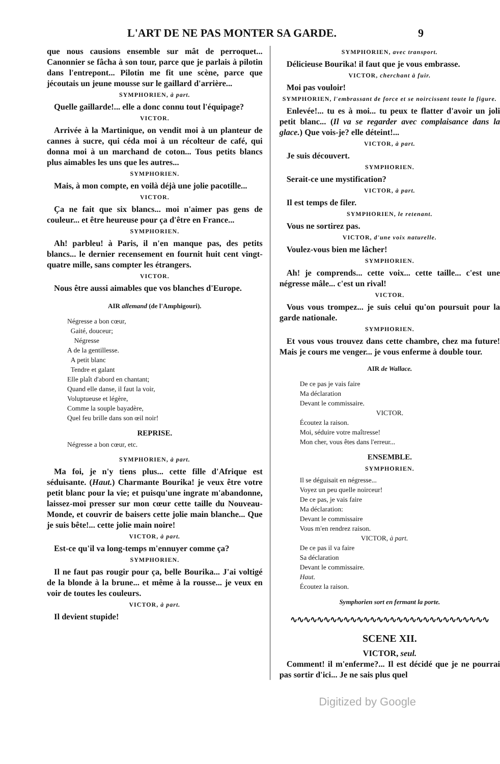L'ART DE NE PAS MONTER SA GARDE. 9
que nous causions ensemble sur mât de perroquet... Canonnier se fâcha à son tour, parce que je parlais à pilotin dans l'entrepont... Pilotin me fit une scène, parce que jécoutais un jeune mousse sur le gaillard d'arrière...
SYMPHORIEN, à part.
Quelle gaillarde!... elle a donc connu tout l'équipage?
VICTOR.
Arrivée à la Martinique, on vendit moi à un planteur de cannes à sucre, qui céda moi à un récolteur de café, qui donna moi à un marchand de coton... Tous petits blancs plus aimables les uns que les autres...
SYMPHORIEN.
Mais, à mon compte, en voilà déjà une jolie pacotille...
VICTOR.
Ça ne fait que six blancs... moi n'aimer pas gens de couleur... et être heureuse pour ça d'être en France...
SYMPHORIEN.
Ah! parbleu! à Paris, il n'en manque pas, des petits blancs... le dernier recensement en fournit huit cent vingt-quatre mille, sans compter les étrangers.
VICTOR.
Nous être aussi aimables que vos blanches d'Europe.
AIR allemand (de l'Amphigouri).
Négresse a bon cœur,
Gaité, douceur;
Négresse
A de la gentillesse.
A petit blanc
Tendre et galant
Elle plaît d'abord en chantant;
Quand elle danse, il faut la voir,
Voluptueuse et légère,
Comme la souple bayadère,
Quel feu brille dans son œil noir!
REPRISE.
Négresse a bon cœur, etc.
SYMPHORIEN, à part.
Ma foi, je n'y tiens plus... cette fille d'Afrique est séduisante. (Haut.) Charmante Bourika! je veux être votre petit blanc pour la vie; et puisqu'une ingrate m'abandonne, laissez-moi presser sur mon cœur cette taille du Nouveau-Monde, et couvrir de baisers cette jolie main blanche... Que je suis bête!... cette jolie main noire!
VICTOR, à part.
Est-ce qu'il va long-temps m'ennuyer comme ça?
SYMPHORIEN.
Il ne faut pas rougir pour ça, belle Bourika... J'ai voltigé de la blonde à la brune... et même à la rousse... je veux en voir de toutes les couleurs.
VICTOR, à part.
Il devient stupide!
SYMPHORIEN, avec transport.
Délicieuse Bourika! il faut que je vous embrasse.
VICTOR, cherchant à fuir.
Moi pas vouloir!
SYMPHORIEN, l'embrassant de force et se noircissant toute la figure.
Enlevée!... tu es à moi... tu peux te flatter d'avoir un joli petit blanc... (Il va se regarder avec complaisance dans la glace.) Que vois-je? elle déteint!...
VICTOR, à part.
Je suis découvert.
SYMPHORIEN.
Serait-ce une mystification?
VICTOR, à part.
Il est temps de filer.
SYMPHORIEN, le retenant.
Vous ne sortirez pas.
VICTOR, d'une voix naturelle.
Voulez-vous bien me lâcher!
SYMPHORIEN.
Ah! je comprends... cette voix... cette taille... c'est une négresse mâle... c'est un rival!
VICTOR.
Vous vous trompez... je suis celui qu'on poursuit pour la garde nationale.
SYMPHORIEN.
Et vous vous trouvez dans cette chambre, chez ma future! Mais je cours me venger... je vous enferme à double tour.
AIR de Wallace.
De ce pas je vais faire
Ma déclaration
Devant le commissaire.
VICTOR.
Écoutez la raison.
Moi, séduire votre maîtresse!
Mon cher, vous êtes dans l'erreur...
ENSEMBLE.
SYMPHORIEN.
Il se déguisait en négresse...
Voyez un peu quelle noirceur!
De ce pas, je vais faire
Ma déclaration:
Devant le commissaire
Vous m'en rendrez raison.
VICTOR, à part.
De ce pas il va faire
Sa déclaration
Devant le commissaire.
Haut.
Écoutez la raison.
Symphorien sort en fermant la porte.
∿∿∿∿∿∿∿∿∿∿∿∿∿∿∿∿∿∿∿∿∿∿∿∿∿∿∿∿∿∿
SCENE XII.
VICTOR, seul.
Comment! il m'enferme?... Il est décidé que je ne pourrai pas sortir d'ici... Je ne sais plus quel
Digitized by Google